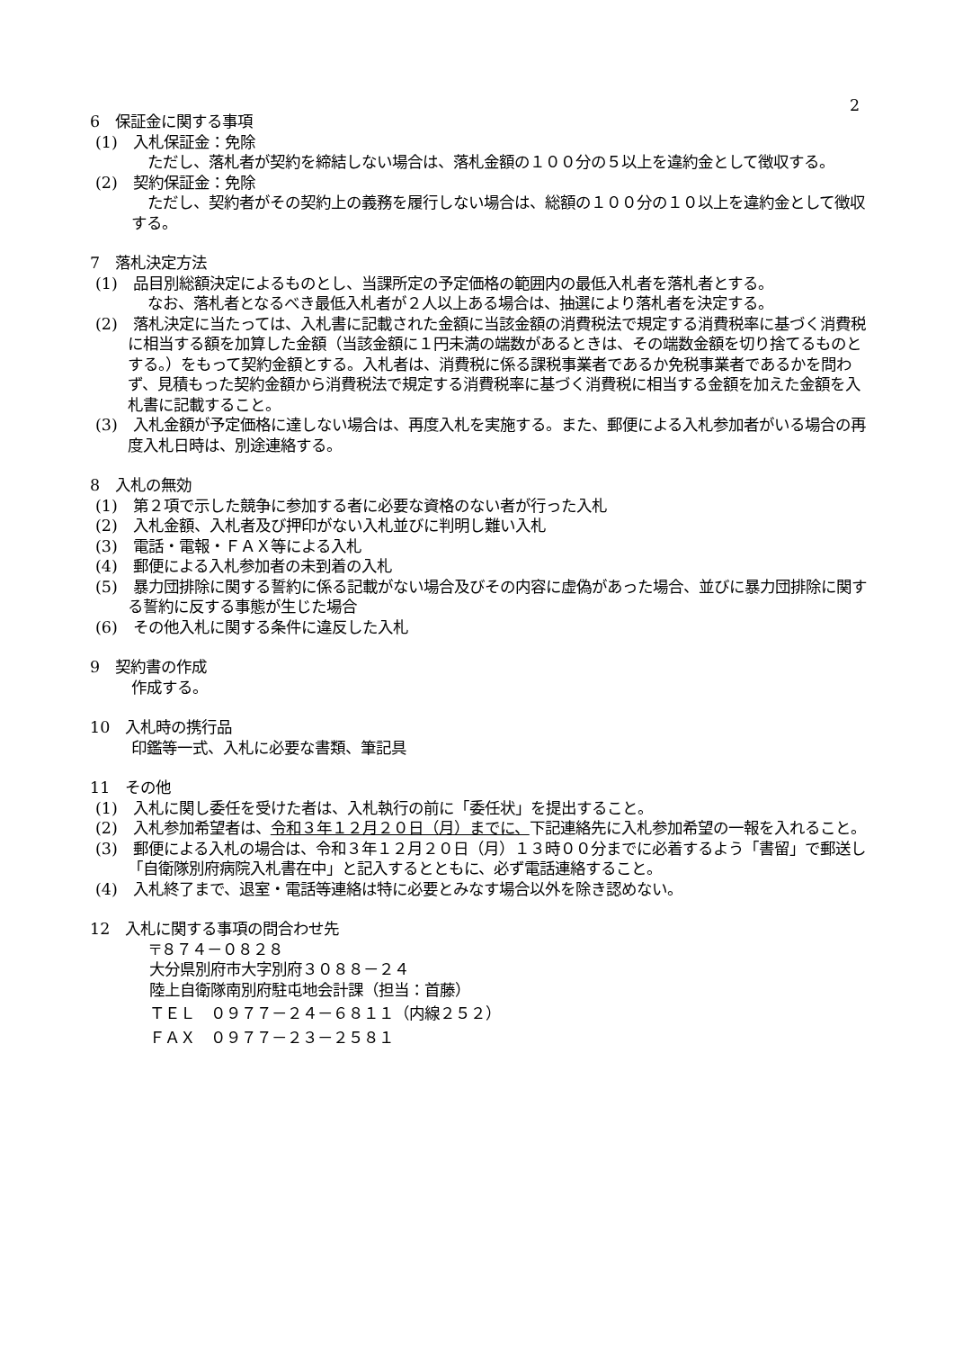2
6　保証金に関する事項
(1)　入札保証金：免除
ただし、落札者が契約を締結しない場合は、落札金額の１００分の５以上を違約金として徴収する。
(2)　契約保証金：免除
ただし、契約者がその契約上の義務を履行しない場合は、総額の１００分の１０以上を違約金として徴収する。
7　落札決定方法
(1)　品目別総額決定によるものとし、当課所定の予定価格の範囲内の最低入札者を落札者とする。
なお、落札者となるべき最低入札者が２人以上ある場合は、抽選により落札者を決定する。
(2)　落札決定に当たっては、入札書に記載された金額に当該金額の消費税法で規定する消費税率に基づく消費税に相当する額を加算した金額（当該金額に１円未満の端数があるときは、その端数金額を切り捨てるものとする。）をもって契約金額とする。入札者は、消費税に係る課税事業者であるか免税事業者であるかを問わず、見積もった契約金額から消費税法で規定する消費税率に基づく消費税に相当する金額を加えた金額を入札書に記載すること。
(3)　入札金額が予定価格に達しない場合は、再度入札を実施する。また、郵便による入札参加者がいる場合の再度入札日時は、別途連絡する。
8　入札の無効
(1)　第２項で示した競争に参加する者に必要な資格のない者が行った入札
(2)　入札金額、入札者及び押印がない入札並びに判明し難い入札
(3)　電話・電報・ＦＡＸ等による入札
(4)　郵便による入札参加者の未到着の入札
(5)　暴力団排除に関する誓約に係る記載がない場合及びその内容に虚偽があった場合、並びに暴力団排除に関する誓約に反する事態が生じた場合
(6)　その他入札に関する条件に違反した入札
9　契約書の作成
作成する。
10　入札時の携行品
印鑑等一式、入札に必要な書類、筆記具
11　その他
(1)　入札に関し委任を受けた者は、入札執行の前に「委任状」を提出すること。
(2)　入札参加希望者は、令和３年１２月２０日（月）までに、下記連絡先に入札参加希望の一報を入れること。
(3)　郵便による入札の場合は、令和３年１２月２０日（月）１３時００分までに必着するよう「書留」で郵送し「自衛隊別府病院入札書在中」と記入するとともに、必ず電話連絡すること。
(4)　入札終了まで、退室・電話等連絡は特に必要とみなす場合以外を除き認めない。
12　入札に関する事項の問合わせ先
〒８７４－０８２８
大分県別府市大字別府３０８８－２４
陸上自衛隊南別府駐屯地会計課（担当：首藤）
ＴＥＬ　０９７７－２４－６８１１（内線２５２）
ＦＡＸ　０９７７－２３－２５８１